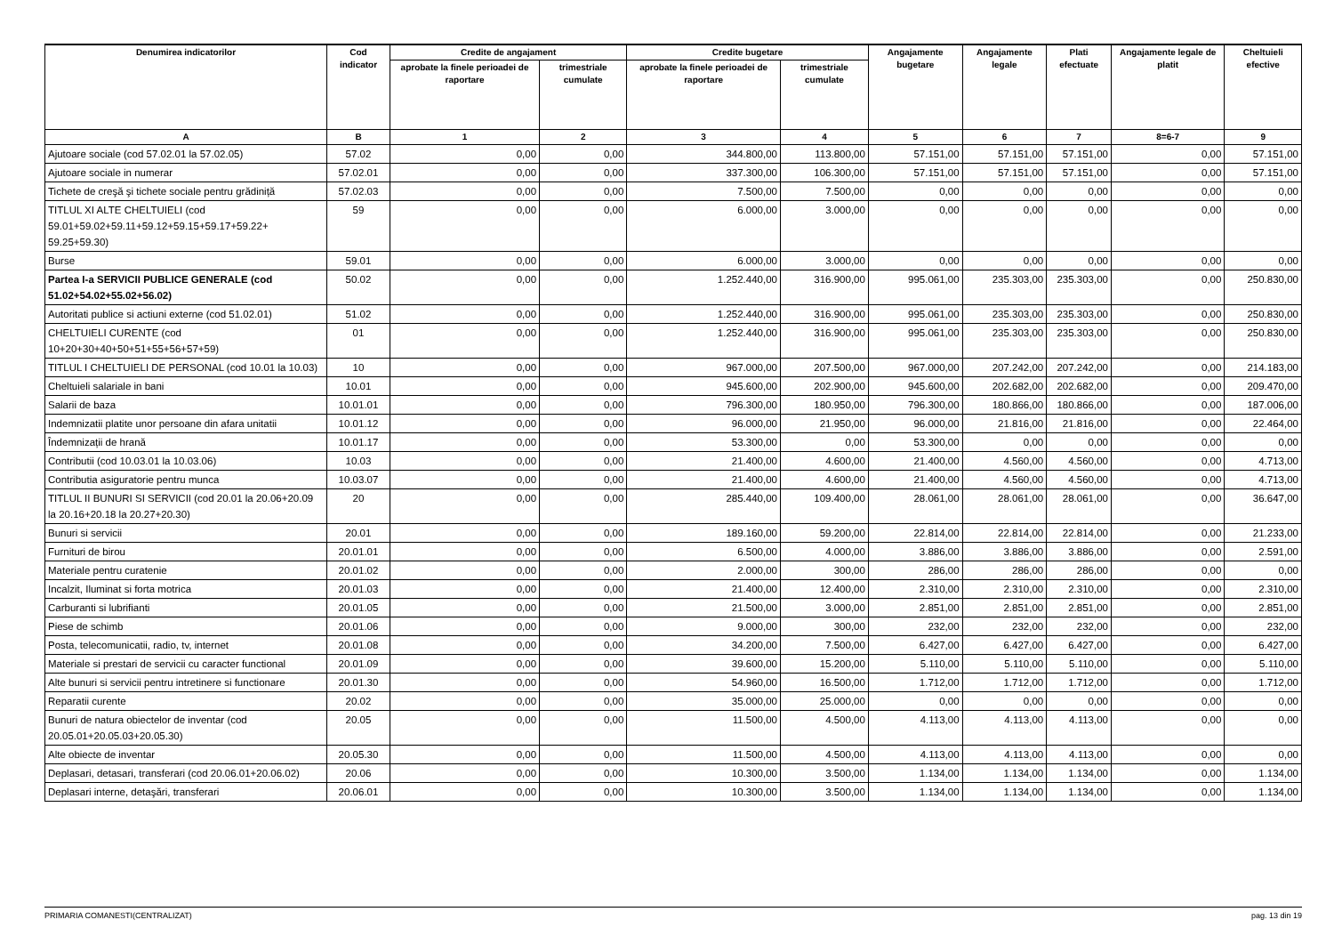| Denumirea indicatorilor | Cod indicator | Credite de angajament | | Credite bugetare | | Angajamente bugetare | Angajamente legale | Plati efectuate | Angajamente legale de platit | Cheltuieli efective |
| --- | --- | --- | --- | --- | --- | --- | --- | --- | --- | --- |
| | | aprobate la finele perioadei de raportare | trimestriale cumulate | aprobate la finele perioadei de raportare | trimestriale cumulate | | | | | |
| A | B | 1 | 2 | 3 | 4 | 5 | 6 | 7 | 8=6-7 | 9 |
| Ajutoare sociale (cod 57.02.01 la 57.02.05) | 57.02 | 0,00 | 0,00 | 344.800,00 | 113.800,00 | 57.151,00 | 57.151,00 | 57.151,00 | 0,00 | 57.151,00 |
| Ajutoare sociale in numerar | 57.02.01 | 0,00 | 0,00 | 337.300,00 | 106.300,00 | 57.151,00 | 57.151,00 | 57.151,00 | 0,00 | 57.151,00 |
| Tichete de creşă şi tichete sociale pentru grădiniță | 57.02.03 | 0,00 | 0,00 | 7.500,00 | 7.500,00 | 0,00 | 0,00 | 0,00 | 0,00 | 0,00 |
| TITLUL XI ALTE CHELTUIELI (cod 59.01+59.02+59.11+59.12+59.15+59.17+59.22+ 59.25+59.30) | 59 | 0,00 | 0,00 | 6.000,00 | 3.000,00 | 0,00 | 0,00 | 0,00 | 0,00 | 0,00 |
| Burse | 59.01 | 0,00 | 0,00 | 6.000,00 | 3.000,00 | 0,00 | 0,00 | 0,00 | 0,00 | 0,00 |
| Partea I-a SERVICII PUBLICE GENERALE (cod 51.02+54.02+55.02+56.02) | 50.02 | 0,00 | 0,00 | 1.252.440,00 | 316.900,00 | 995.061,00 | 235.303,00 | 235.303,00 | 0,00 | 250.830,00 |
| Autoritati publice si actiuni externe (cod 51.02.01) | 51.02 | 0,00 | 0,00 | 1.252.440,00 | 316.900,00 | 995.061,00 | 235.303,00 | 235.303,00 | 0,00 | 250.830,00 |
| CHELTUIELI CURENTE (cod 10+20+30+40+50+51+55+56+57+59) | 01 | 0,00 | 0,00 | 1.252.440,00 | 316.900,00 | 995.061,00 | 235.303,00 | 235.303,00 | 0,00 | 250.830,00 |
| TITLUL I CHELTUIELI DE PERSONAL (cod 10.01 la 10.03) | 10 | 0,00 | 0,00 | 967.000,00 | 207.500,00 | 967.000,00 | 207.242,00 | 207.242,00 | 0,00 | 214.183,00 |
| Cheltuieli salariale in bani | 10.01 | 0,00 | 0,00 | 945.600,00 | 202.900,00 | 945.600,00 | 202.682,00 | 202.682,00 | 0,00 | 209.470,00 |
| Salarii de baza | 10.01.01 | 0,00 | 0,00 | 796.300,00 | 180.950,00 | 796.300,00 | 180.866,00 | 180.866,00 | 0,00 | 187.006,00 |
| Indemnizatii platite unor persoane din afara unitatii | 10.01.12 | 0,00 | 0,00 | 96.000,00 | 21.950,00 | 96.000,00 | 21.816,00 | 21.816,00 | 0,00 | 22.464,00 |
| Îndemnizații de hrană | 10.01.17 | 0,00 | 0,00 | 53.300,00 | 0,00 | 53.300,00 | 0,00 | 0,00 | 0,00 | 0,00 |
| Contributii (cod 10.03.01 la 10.03.06) | 10.03 | 0,00 | 0,00 | 21.400,00 | 4.600,00 | 21.400,00 | 4.560,00 | 4.560,00 | 0,00 | 4.713,00 |
| Contributia asiguratorie pentru munca | 10.03.07 | 0,00 | 0,00 | 21.400,00 | 4.600,00 | 21.400,00 | 4.560,00 | 4.560,00 | 0,00 | 4.713,00 |
| TITLUL II BUNURI SI SERVICII (cod 20.01 la 20.06+20.09 la 20.16+20.18 la 20.27+20.30) | 20 | 0,00 | 0,00 | 285.440,00 | 109.400,00 | 28.061,00 | 28.061,00 | 28.061,00 | 0,00 | 36.647,00 |
| Bunuri si servicii | 20.01 | 0,00 | 0,00 | 189.160,00 | 59.200,00 | 22.814,00 | 22.814,00 | 22.814,00 | 0,00 | 21.233,00 |
| Furnituri de birou | 20.01.01 | 0,00 | 0,00 | 6.500,00 | 4.000,00 | 3.886,00 | 3.886,00 | 3.886,00 | 0,00 | 2.591,00 |
| Materiale pentru curatenie | 20.01.02 | 0,00 | 0,00 | 2.000,00 | 300,00 | 286,00 | 286,00 | 286,00 | 0,00 | 0,00 |
| Incalzit, Iluminat si forta motrica | 20.01.03 | 0,00 | 0,00 | 21.400,00 | 12.400,00 | 2.310,00 | 2.310,00 | 2.310,00 | 0,00 | 2.310,00 |
| Carburanti si lubrifianti | 20.01.05 | 0,00 | 0,00 | 21.500,00 | 3.000,00 | 2.851,00 | 2.851,00 | 2.851,00 | 0,00 | 2.851,00 |
| Piese de schimb | 20.01.06 | 0,00 | 0,00 | 9.000,00 | 300,00 | 232,00 | 232,00 | 232,00 | 0,00 | 232,00 |
| Posta, telecomunicatii, radio, tv, internet | 20.01.08 | 0,00 | 0,00 | 34.200,00 | 7.500,00 | 6.427,00 | 6.427,00 | 6.427,00 | 0,00 | 6.427,00 |
| Materiale si prestari de servicii cu caracter functional | 20.01.09 | 0,00 | 0,00 | 39.600,00 | 15.200,00 | 5.110,00 | 5.110,00 | 5.110,00 | 0,00 | 5.110,00 |
| Alte bunuri si servicii pentru intretinere si functionare | 20.01.30 | 0,00 | 0,00 | 54.960,00 | 16.500,00 | 1.712,00 | 1.712,00 | 1.712,00 | 0,00 | 1.712,00 |
| Reparatii curente | 20.02 | 0,00 | 0,00 | 35.000,00 | 25.000,00 | 0,00 | 0,00 | 0,00 | 0,00 | 0,00 |
| Bunuri de natura obiectelor de inventar (cod 20.05.01+20.05.03+20.05.30) | 20.05 | 0,00 | 0,00 | 11.500,00 | 4.500,00 | 4.113,00 | 4.113,00 | 4.113,00 | 0,00 | 0,00 |
| Alte obiecte de inventar | 20.05.30 | 0,00 | 0,00 | 11.500,00 | 4.500,00 | 4.113,00 | 4.113,00 | 4.113,00 | 0,00 | 0,00 |
| Deplasari, detasari, transferari (cod 20.06.01+20.06.02) | 20.06 | 0,00 | 0,00 | 10.300,00 | 3.500,00 | 1.134,00 | 1.134,00 | 1.134,00 | 0,00 | 1.134,00 |
| Deplasari interne, detaşări, transferari | 20.06.01 | 0,00 | 0,00 | 10.300,00 | 3.500,00 | 1.134,00 | 1.134,00 | 1.134,00 | 0,00 | 1.134,00 |
PRIMARIA COMANESTI(CENTRALIZAT) pag. 13 din 19